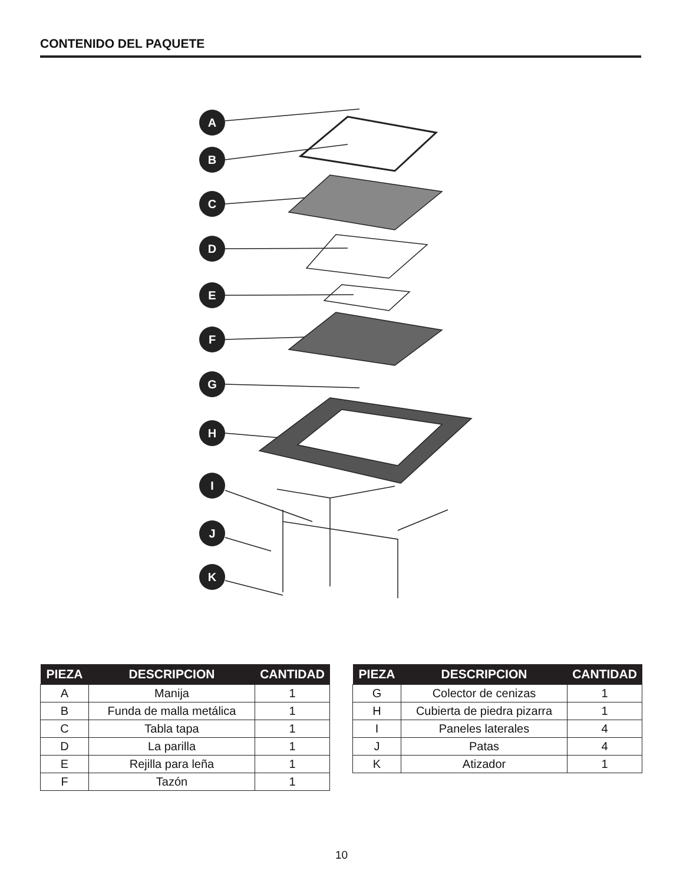CONTENIDO DEL PAQUETE
A
B
C
D
E
F
G
H
I
J
K
| PIEZA | DESCRIPCION | CANTIDAD |
| --- | --- | --- |
| A | Manija | 1 |
| B | Funda de malla metálica | 1 |
| C | Tabla tapa | 1 |
| D | La parilla | 1 |
| E | Rejilla para leña | 1 |
| F | Tazón | 1 |
| PIEZA | DESCRIPCION | CANTIDAD |
| --- | --- | --- |
| G | Colector de cenizas | 1 |
| H | Cubierta de piedra pizarra | 1 |
| I | Paneles laterales | 4 |
| J | Patas | 4 |
| K | Atizador | 1 |
10